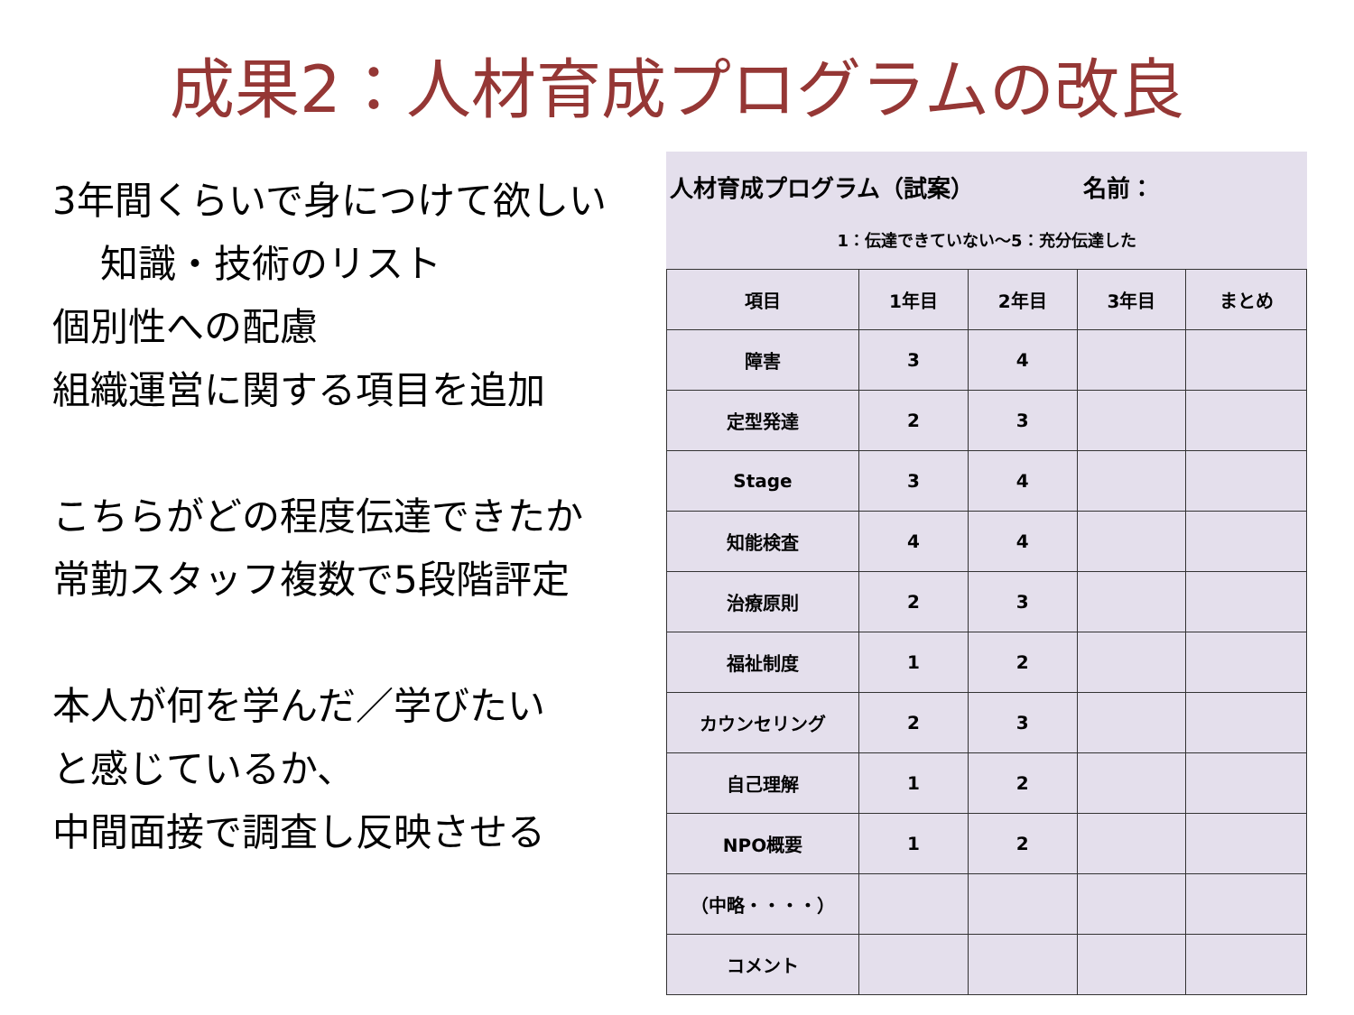成果2：人材育成プログラムの改良
3年間くらいで身につけて欲しい
知識・技術のリスト
個別性への配慮
組織運営に関する項目を追加
こちらがどの程度伝達できたか
常勤スタッフ複数で5段階評定
本人が何を学んだ／学びたい
と感じているか、
中間面接で調査し反映させる
人材育成プログラム（試案） 名前：
1：伝達できていない～5：充分伝達した
| 項目 | 1年目 | 2年目 | 3年目 | まとめ |
| --- | --- | --- | --- | --- |
| 障害 | 3 | 4 | | |
| 定型発達 | 2 | 3 | | |
| Stage | 3 | 4 | | |
| 知能検査 | 4 | 4 | | |
| 治療原則 | 2 | 3 | | |
| 福祉制度 | 1 | 2 | | |
| カウンセリング | 2 | 3 | | |
| 自己理解 | 1 | 2 | | |
| NPO概要 | 1 | 2 | | |
| （中略・・・・） | | | | |
| コメント | | | | |